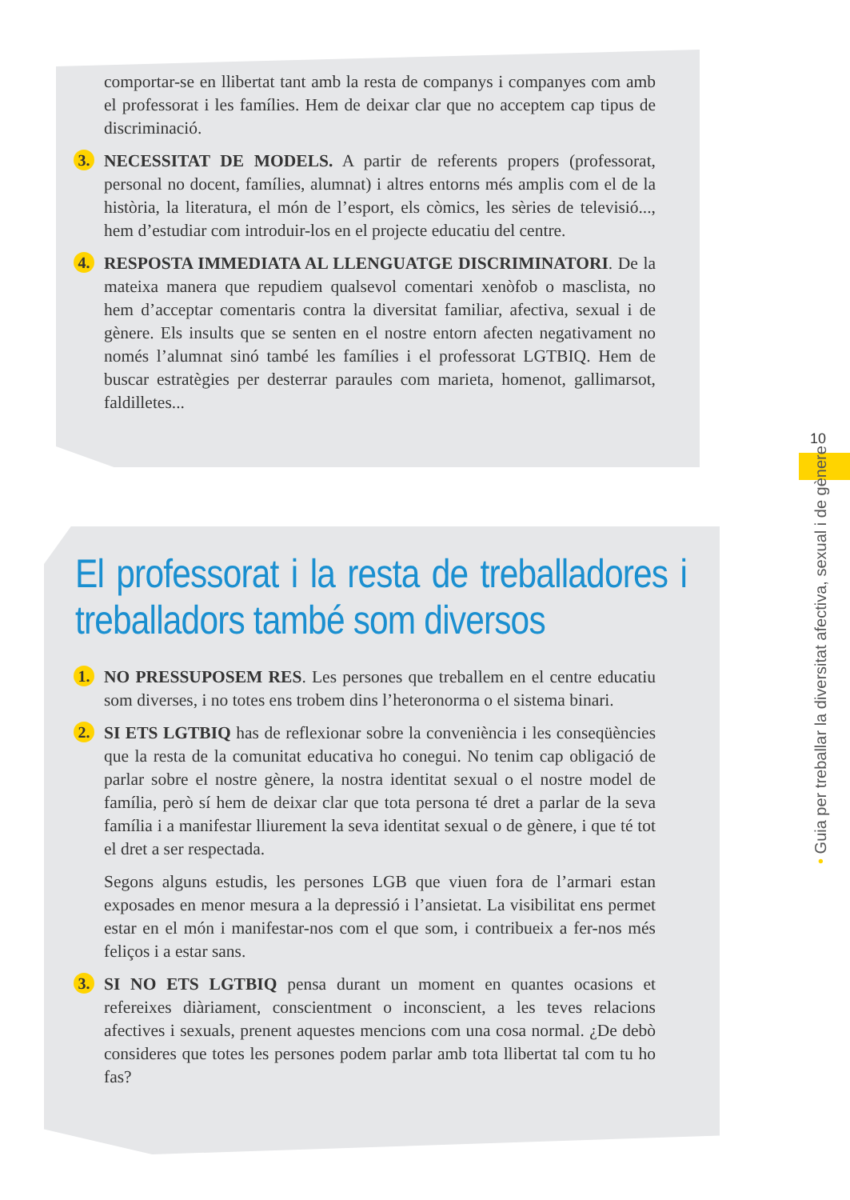comportar-se en llibertat tant amb la resta de companys i companyes com amb el professorat i les famílies. Hem de deixar clar que no acceptem cap tipus de discriminació.
3. NECESSITAT DE MODELS. A partir de referents propers (professorat, personal no docent, famílies, alumnat) i altres entorns més amplis com el de la història, la literatura, el món de l’esport, els còmics, les sèries de televisió..., hem d’estudiar com introduir-los en el projecte educatiu del centre.
4. RESPOSTA IMMEDIATA AL LLENGUATGE DISCRIMINATORI. De la mateixa manera que repudiem qualsevol comentari xenòfob o masclista, no hem d’acceptar comentaris contra la diversitat familiar, afectiva, sexual i de gènere. Els insults que se senten en el nostre entorn afecten negativament no només l’alumnat sinó també les famílies i el professorat LGTBIQ. Hem de buscar estratègies per desterrar paraules com marieta, homenot, gallimarsot, faldilletes...
El professorat i la resta de treballadores i treballadors també som diversos
1. NO PRESSUPOSEM RES. Les persones que treballem en el centre educatiu som diverses, i no totes ens trobem dins l’heteronorma o el sistema binari.
2. SI ETS LGTBIQ has de reflexionar sobre la conveniència i les conseqüències que la resta de la comunitat educativa ho conegui. No tenim cap obligació de parlar sobre el nostre gènere, la nostra identitat sexual o el nostre model de família, però sí hem de deixar clar que tota persona té dret a parlar de la seva família i a manifestar lliurement la seva identitat sexual o de gènere, i que té tot el dret a ser respectada.
Segons alguns estudis, les persones LGB que viuen fora de l’armari estan exposades en menor mesura a la depressió i l’ansietat. La visibilitat ens permet estar en el món i manifestar-nos com el que som, i contribueix a fer-nos més feliços i a estar sans.
3. SI NO ETS LGTBIQ pensa durant un moment en quantes ocasions et refereixes diàriament, conscientment o inconscient, a les teves relacions afectives i sexuals, prenent aquestes mencions com una cosa normal. ¿De debò consideres que totes les persones podem parlar amb tota llibertat tal com tu ho fas?
10
• Guia per treballar la diversitat afectiva, sexual i de gènere